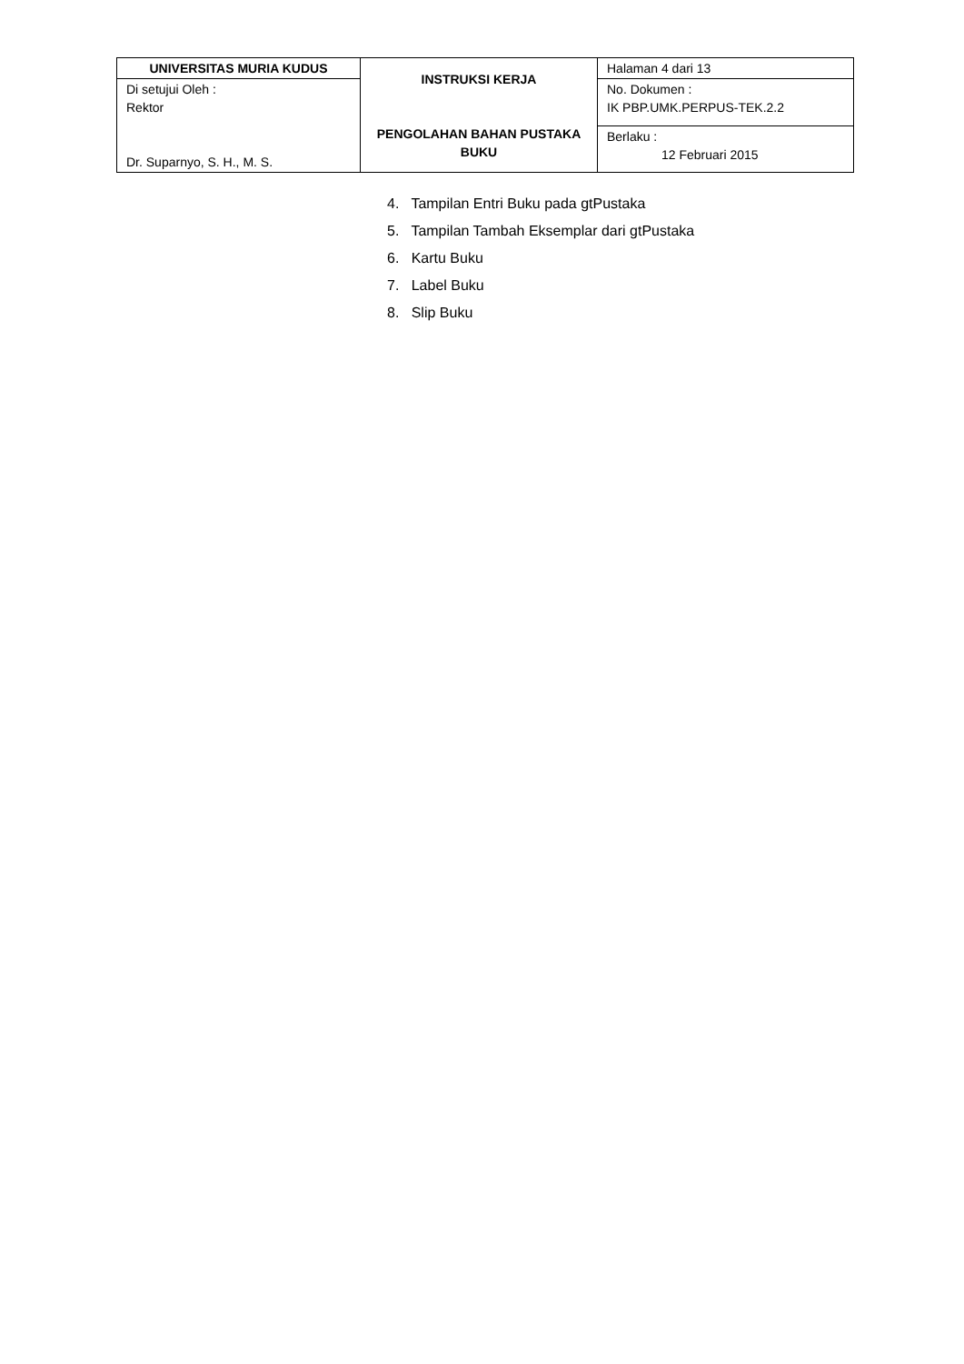| UNIVERSITAS MURIA KUDUS | INSTRUKSI KERJA PENGOLAHAN BAHAN PUSTAKA BUKU | Halaman 4 dari 13 |
| Di setujui Oleh : Rektor Dr. Suparnyo, S. H., M. S. | | No. Dokumen : IK PBP.UMK.PERPUS-TEK.2.2 |
| | | Berlaku : 12 Februari 2015 |
4. Tampilan Entri Buku pada gtPustaka
5. Tampilan Tambah Eksemplar dari gtPustaka
6. Kartu Buku
7. Label Buku
8. Slip Buku